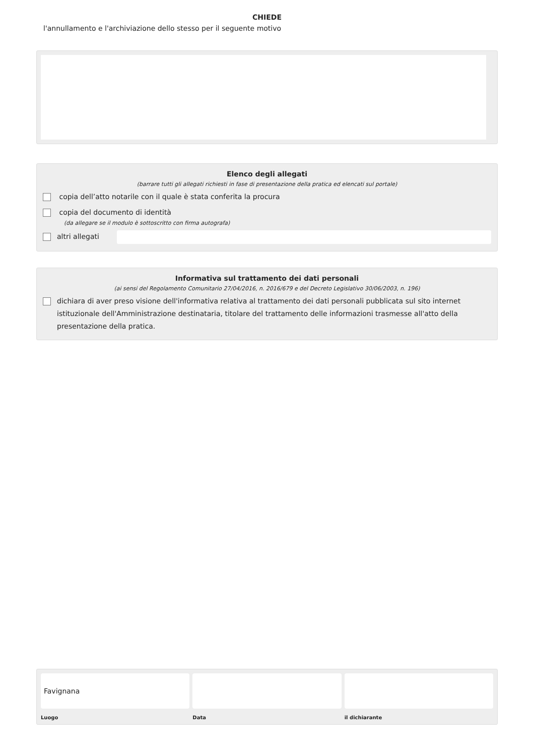CHIEDE
l'annullamento e l'archiviazione dello stesso per il seguente motivo
Elenco degli allegati
(barrare tutti gli allegati richiesti in fase di presentazione della pratica ed elencati sul portale)
copia dell’atto notarile con il quale è stata conferita la procura
copia del documento di identità
(da allegare se il modulo è sottoscritto con firma autografa)
altri allegati
Informativa sul trattamento dei dati personali
(ai sensi del Regolamento Comunitario 27/04/2016, n. 2016/679 e del Decreto Legislativo 30/06/2003, n. 196)
dichiara di aver preso visione dell'informativa relativa al trattamento dei dati personali pubblicata sul sito internet istituzionale dell'Amministrazione destinataria, titolare del trattamento delle informazioni trasmesse all'atto della presentazione della pratica.
Favignana
Luogo
Data il dichiarante